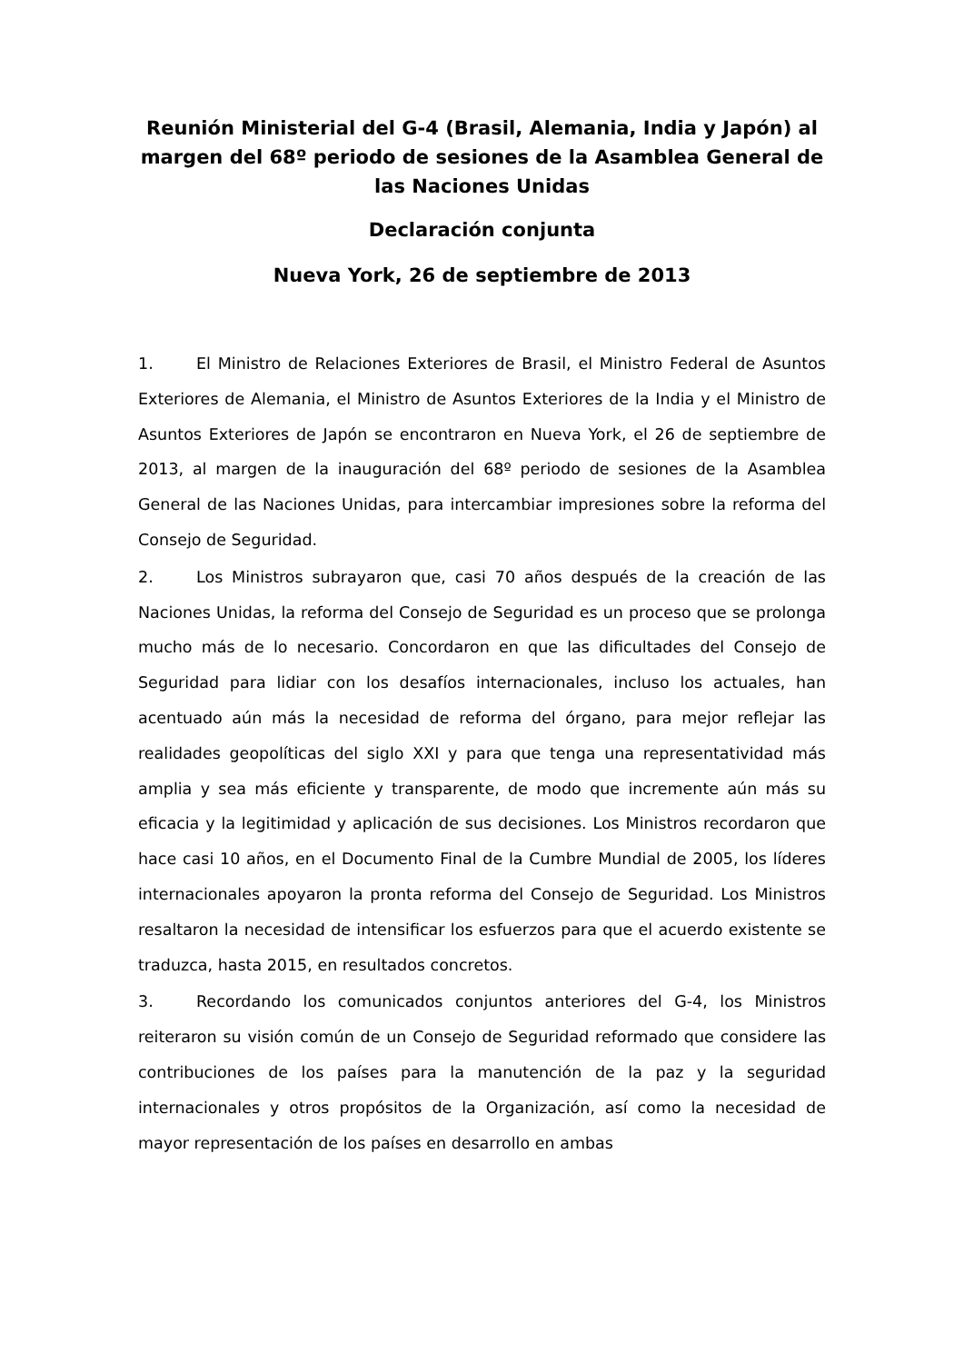Reunión Ministerial del G-4 (Brasil, Alemania, India y Japón) al margen del 68º periodo de sesiones de la Asamblea General de las Naciones Unidas
Declaración conjunta
Nueva York, 26 de septiembre de 2013
1. El Ministro de Relaciones Exteriores de Brasil, el Ministro Federal de Asuntos Exteriores de Alemania, el Ministro de Asuntos Exteriores de la India y el Ministro de Asuntos Exteriores de Japón se encontraron en Nueva York, el 26 de septiembre de 2013, al margen de la inauguración del 68º periodo de sesiones de la Asamblea General de las Naciones Unidas, para intercambiar impresiones sobre la reforma del Consejo de Seguridad.
2. Los Ministros subrayaron que, casi 70 años después de la creación de las Naciones Unidas, la reforma del Consejo de Seguridad es un proceso que se prolonga mucho más de lo necesario. Concordaron en que las dificultades del Consejo de Seguridad para lidiar con los desafíos internacionales, incluso los actuales, han acentuado aún más la necesidad de reforma del órgano, para mejor reflejar las realidades geopolíticas del siglo XXI y para que tenga una representatividad más amplia y sea más eficiente y transparente, de modo que incremente aún más su eficacia y la legitimidad y aplicación de sus decisiones. Los Ministros recordaron que hace casi 10 años, en el Documento Final de la Cumbre Mundial de 2005, los líderes internacionales apoyaron la pronta reforma del Consejo de Seguridad. Los Ministros resaltaron la necesidad de intensificar los esfuerzos para que el acuerdo existente se traduzca, hasta 2015, en resultados concretos.
3. Recordando los comunicados conjuntos anteriores del G-4, los Ministros reiteraron su visión común de un Consejo de Seguridad reformado que considere las contribuciones de los países para la manutención de la paz y la seguridad internacionales y otros propósitos de la Organización, así como la necesidad de mayor representación de los países en desarrollo en ambas